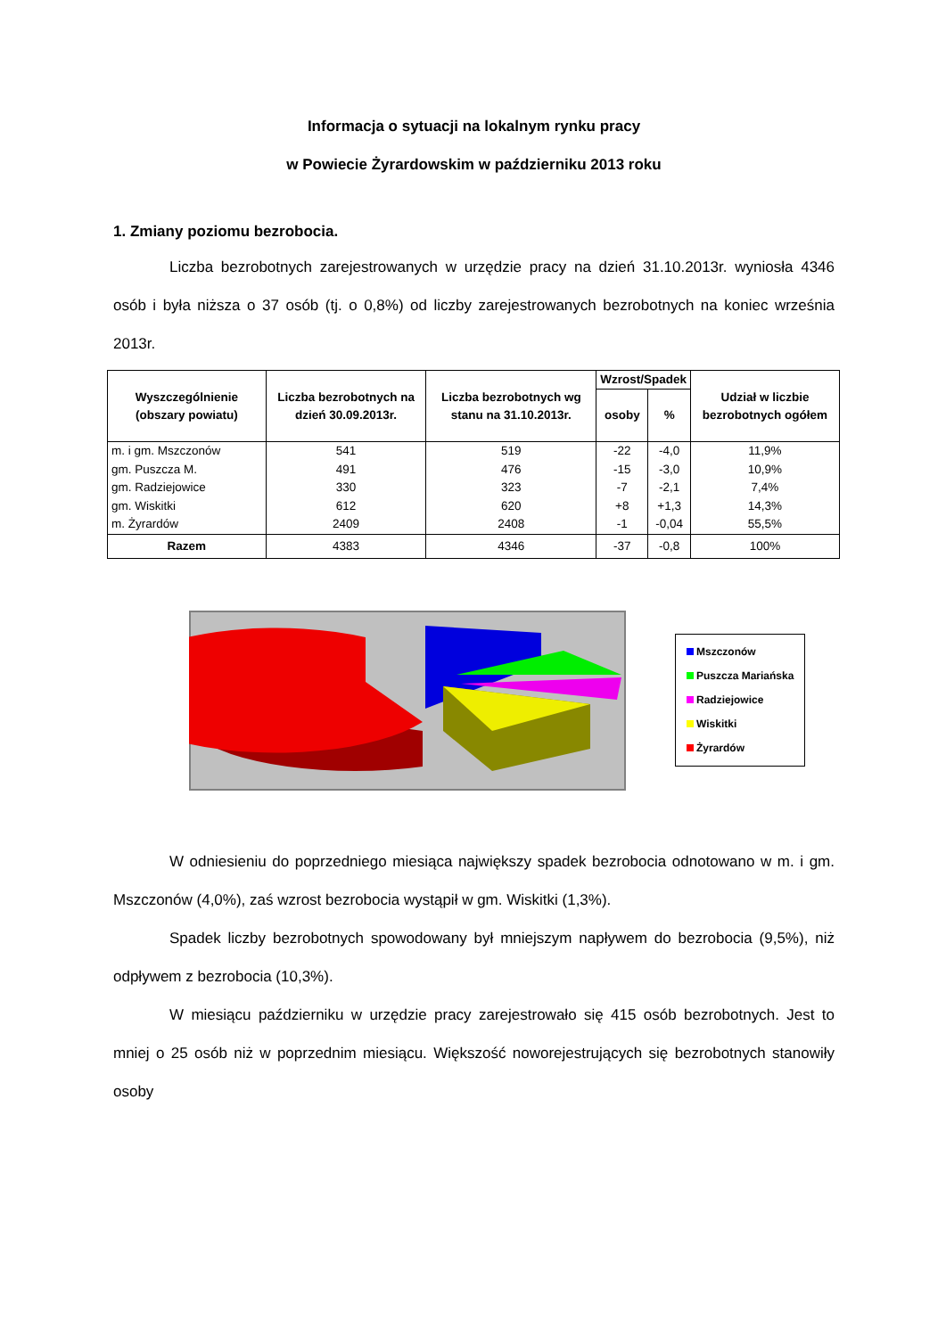Informacja o sytuacji na lokalnym rynku pracy
w Powiecie Żyrardowskim w październiku 2013 roku
1. Zmiany poziomu bezrobocia.
Liczba bezrobotnych zarejestrowanych w urzędzie pracy na dzień 31.10.2013r. wyniosła 4346 osób i była niższa o 37 osób (tj. o 0,8%) od liczby zarejestrowanych bezrobotnych na koniec września 2013r.
| Wyszczególnienie (obszary powiatu) | Liczba bezrobotnych na dzień 30.09.2013r. | Liczba bezrobotnych wg stanu na 31.10.2013r. | Wzrost/Spadek | | Udział w liczbie bezrobotnych ogółem |
| --- | --- | --- | --- | --- | --- |
| | | | osoby | % | |
| m. i gm. Mszczonów gm. Puszcza M. gm. Radziejowice gm. Wiskitki m. Żyrardów | 541 491 330 612 2409 | 519 476 323 620 2408 | -22 -15 -7 +8 -1 | -4,0 -3,0 -2,1 +1,3 -0,04 | 11,9% 10,9% 7,4% 14,3% 55,5% |
| Razem | 4383 | 4346 | -37 | -0,8 | 100% |
Mszczonów
Puszcza Mariańska
Radziejowice
Wiskitki
Żyrardów
W odniesieniu do poprzedniego miesiąca największy spadek bezrobocia odnotowano w m. i gm. Mszczonów (4,0%), zaś wzrost bezrobocia wystąpił w gm. Wiskitki (1,3%).
Spadek liczby bezrobotnych spowodowany był mniejszym napływem do bezrobocia (9,5%), niż odpływem z bezrobocia (10,3%).
W miesiącu październiku w urzędzie pracy zarejestrowało się 415 osób bezrobotnych. Jest to mniej o 25 osób niż w poprzednim miesiącu. Większość noworejestrujących się bezrobotnych stanowiły osoby